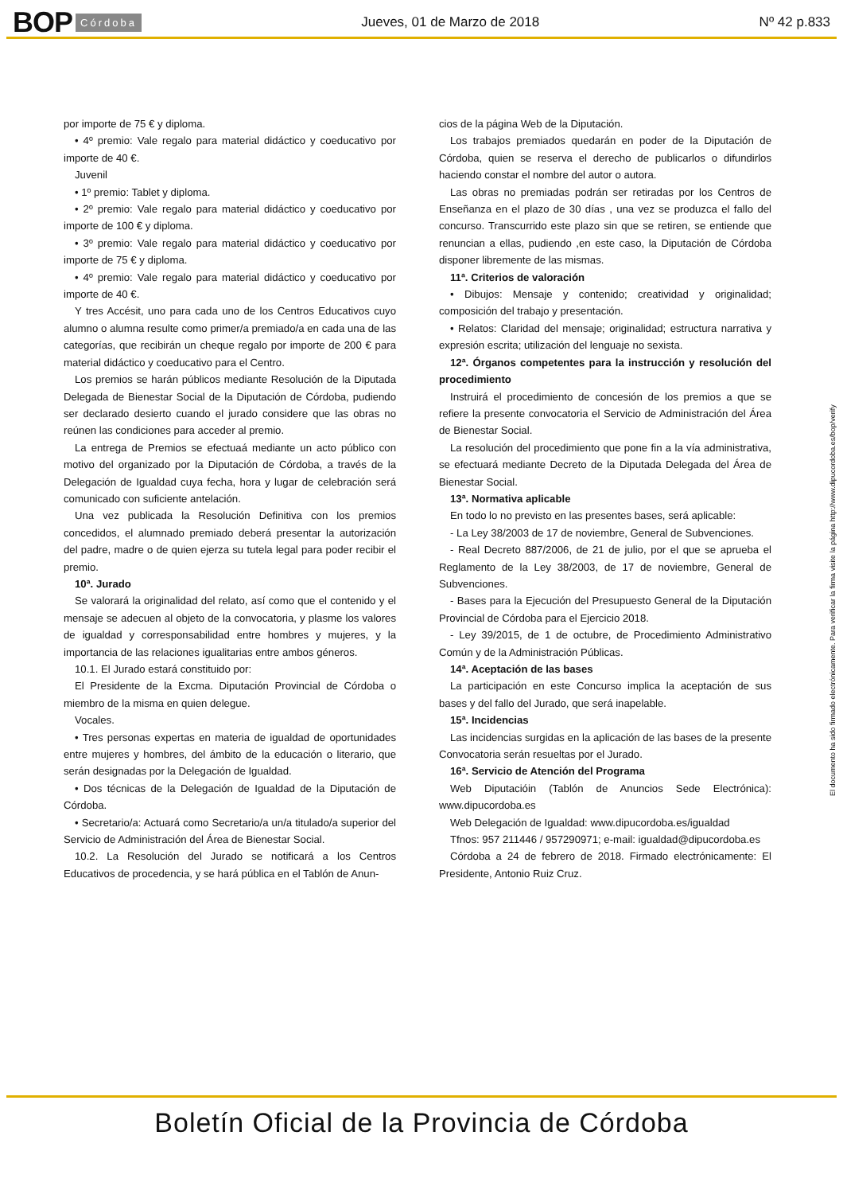BOP Córdoba Jueves, 01 de Marzo de 2018 Nº 42 p.833
por importe de 75 € y diploma.
• 4º premio: Vale regalo para material didáctico y coeducativo por importe de 40 €.
Juvenil
• 1º premio: Tablet y diploma.
• 2º premio: Vale regalo para material didáctico y coeducativo por importe de 100 € y diploma.
• 3º premio: Vale regalo para material didáctico y coeducativo por importe de 75 € y diploma.
• 4º premio: Vale regalo para material didáctico y coeducativo por importe de 40 €.
Y tres Accésit, uno para cada uno de los Centros Educativos cuyo alumno o alumna resulte como primer/a premiado/a en cada una de las categorías, que recibirán un cheque regalo por importe de 200 € para material didáctico y coeducativo para el Centro.
Los premios se harán públicos mediante Resolución de la Diputada Delegada de Bienestar Social de la Diputación de Córdoba, pudiendo ser declarado desierto cuando el jurado considere que las obras no reúnen las condiciones para acceder al premio.
La entrega de Premios se efectuaá mediante un acto público con motivo del organizado por la Diputación de Córdoba, a través de la Delegación de Igualdad cuya fecha, hora y lugar de celebración será comunicado con suficiente antelación.
Una vez publicada la Resolución Definitiva con los premios concedidos, el alumnado premiado deberá presentar la autorización del padre, madre o de quien ejerza su tutela legal para poder recibir el premio.
10ª. Jurado
Se valorará la originalidad del relato, así como que el contenido y el mensaje se adecuen al objeto de la convocatoria, y plasme los valores de igualdad y corresponsabilidad entre hombres y mujeres, y la importancia de las relaciones igualitarias entre ambos géneros.
10.1. El Jurado estará constituido por:
El Presidente de la Excma. Diputación Provincial de Córdoba o miembro de la misma en quien delegue.
Vocales.
• Tres personas expertas en materia de igualdad de oportunidades entre mujeres y hombres, del ámbito de la educación o literario, que serán designadas por la Delegación de Igualdad.
• Dos técnicas de la Delegación de Igualdad de la Diputación de Córdoba.
• Secretario/a: Actuará como Secretario/a un/a titulado/a superior del Servicio de Administración del Área de Bienestar Social.
10.2. La Resolución del Jurado se notificará a los Centros Educativos de procedencia, y se hará pública en el Tablón de Anun-
cios de la página Web de la Diputación.
Los trabajos premiados quedarán en poder de la Diputación de Córdoba, quien se reserva el derecho de publicarlos o difundirlos haciendo constar el nombre del autor o autora.
Las obras no premiadas podrán ser retiradas por los Centros de Enseñanza en el plazo de 30 días , una vez se produzca el fallo del concurso. Transcurrido este plazo sin que se retiren, se entiende que renuncian a ellas, pudiendo ,en este caso, la Diputación de Córdoba disponer libremente de las mismas.
11ª. Criterios de valoración
• Dibujos: Mensaje y contenido; creatividad y originalidad; composición del trabajo y presentación.
• Relatos: Claridad del mensaje; originalidad; estructura narrativa y expresión escrita; utilización del lenguaje no sexista.
12ª. Órganos competentes para la instrucción y resolución del procedimiento
Instruirá el procedimiento de concesión de los premios a que se refiere la presente convocatoria el Servicio de Administración del Área de Bienestar Social.
La resolución del procedimiento que pone fin a la vía administrativa, se efectuará mediante Decreto de la Diputada Delegada del Área de Bienestar Social.
13ª. Normativa aplicable
En todo lo no previsto en las presentes bases, será aplicable:
- La Ley 38/2003 de 17 de noviembre, General de Subvenciones.
- Real Decreto 887/2006, de 21 de julio, por el que se aprueba el Reglamento de la Ley 38/2003, de 17 de noviembre, General de Subvenciones.
- Bases para la Ejecución del Presupuesto General de la Diputación Provincial de Córdoba para el Ejercicio 2018.
- Ley 39/2015, de 1 de octubre, de Procedimiento Administrativo Común y de la Administración Públicas.
14ª. Aceptación de las bases
La participación en este Concurso implica la aceptación de sus bases y del fallo del Jurado, que será inapelable.
15ª. Incidencias
Las incidencias surgidas en la aplicación de las bases de la presente Convocatoria serán resueltas por el Jurado.
16ª. Servicio de Atención del Programa
Web Diputacióin (Tablón de Anuncios Sede Electrónica): www.dipucordoba.es
Web Delegación de Igualdad: www.dipucordoba.es/igualdad
Tfnos: 957 211446 / 957290971; e-mail: igualdad@dipucordoba.es
Córdoba a 24 de febrero de 2018. Firmado electrónicamente: El Presidente, Antonio Ruiz Cruz.
El documento ha sido firmado electrónicamente. Para verificar la firma visite la página http://www.dipucordoba.es/bop/verify
Boletín Oficial de la Provincia de Córdoba